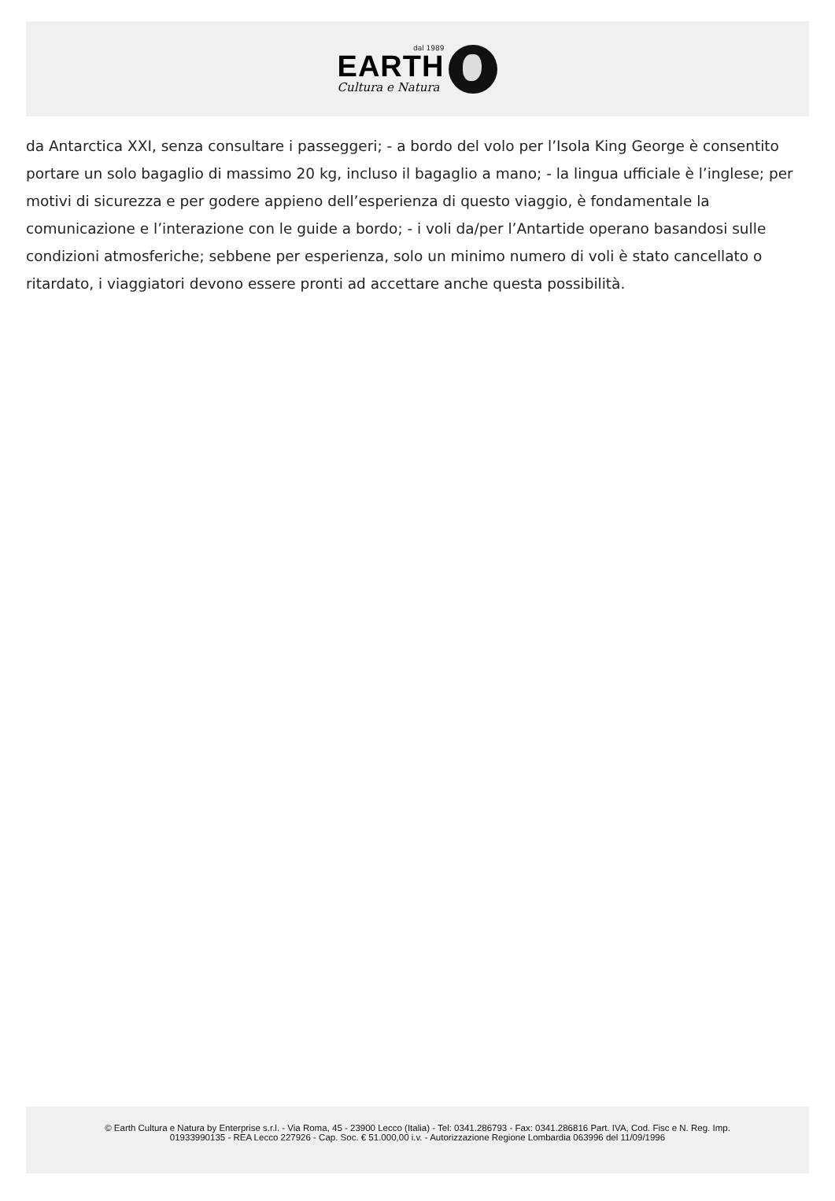dal 1989
EARTH
Cultura e Natura
da Antarctica XXI, senza consultare i passeggeri; - a bordo del volo per l’Isola King George è consentito portare un solo bagaglio di massimo 20 kg, incluso il bagaglio a mano; - la lingua ufficiale è l’inglese; per motivi di sicurezza e per godere appieno dell’esperienza di questo viaggio, è fondamentale la comunicazione e l’interazione con le guide a bordo; - i voli da/per l’Antartide operano basandosi sulle condizioni atmosferiche; sebbene per esperienza, solo un minimo numero di voli è stato cancellato o ritardato, i viaggiatori devono essere pronti ad accettare anche questa possibilità.
© Earth Cultura e Natura by Enterprise s.r.l. - Via Roma, 45 - 23900 Lecco (Italia) - Tel: 0341.286793 - Fax: 0341.286816 Part. IVA, Cod. Fisc e N. Reg. Imp.
01933990135 - REA Lecco 227926 - Cap. Soc. € 51.000,00 i.v. - Autorizzazione Regione Lombardia 063996 del 11/09/1996